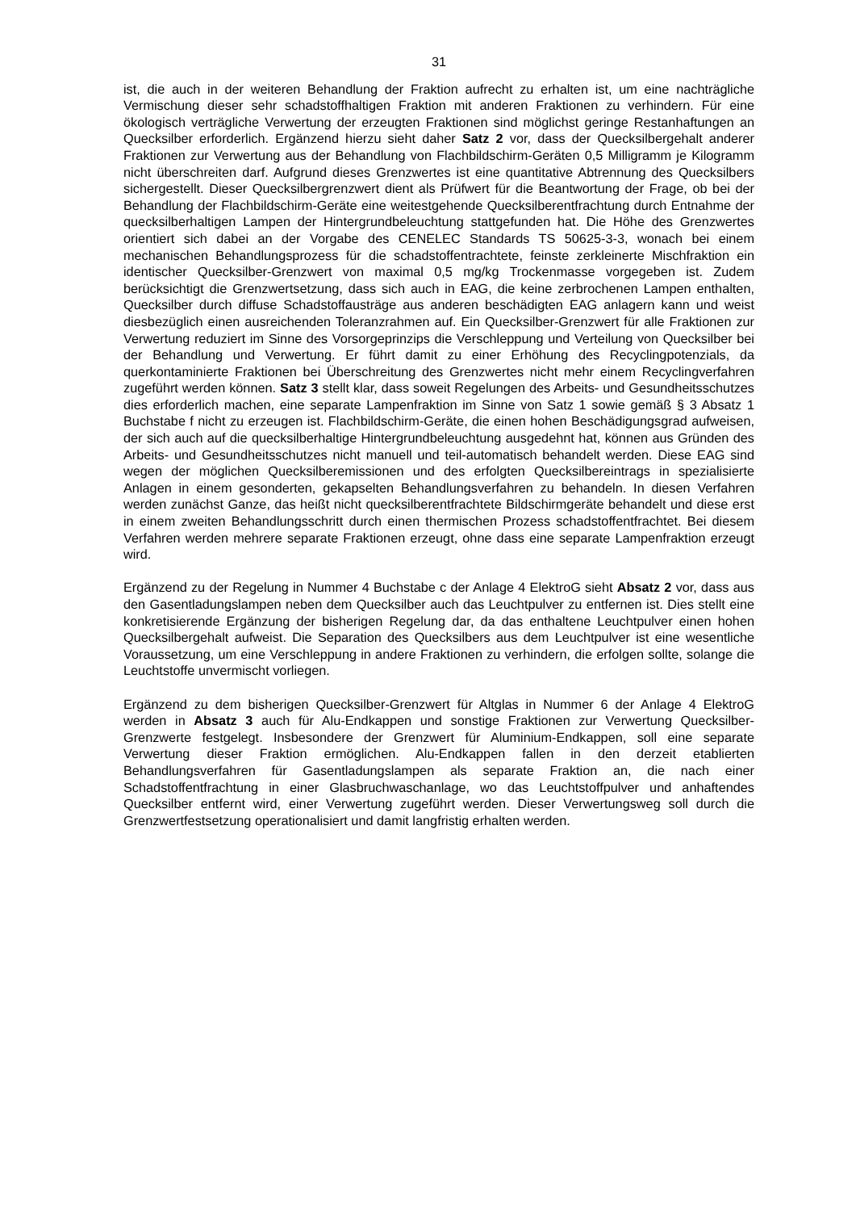31
ist, die auch in der weiteren Behandlung der Fraktion aufrecht zu erhalten ist, um eine nachträgliche Vermischung dieser sehr schadstoffhaltigen Fraktion mit anderen Fraktionen zu verhindern. Für eine ökologisch verträgliche Verwertung der erzeugten Fraktionen sind möglichst geringe Restanhaftungen an Quecksilber erforderlich. Ergänzend hierzu sieht daher Satz 2 vor, dass der Quecksilbergehalt anderer Fraktionen zur Verwertung aus der Behandlung von Flachbildschirm-Geräten 0,5 Milligramm je Kilogramm nicht überschreiten darf. Aufgrund dieses Grenzwertes ist eine quantitative Abtrennung des Quecksilbers sichergestellt. Dieser Quecksilbergrenzwert dient als Prüfwert für die Beantwortung der Frage, ob bei der Behandlung der Flachbildschirm-Geräte eine weitestgehende Quecksilberentfrachtung durch Entnahme der quecksilberhaltigen Lampen der Hintergrundbeleuchtung stattgefunden hat. Die Höhe des Grenzwertes orientiert sich dabei an der Vorgabe des CENELEC Standards TS 50625-3-3, wonach bei einem mechanischen Behandlungsprozess für die schadstoffentrachtete, feinste zerkleinerte Mischfraktion ein identischer Quecksilber-Grenzwert von maximal 0,5 mg/kg Trockenmasse vorgegeben ist. Zudem berücksichtigt die Grenzwertsetzung, dass sich auch in EAG, die keine zerbrochenen Lampen enthalten, Quecksilber durch diffuse Schadstoffausträge aus anderen beschädigten EAG anlagern kann und weist diesbezüglich einen ausreichenden Toleranzrahmen auf. Ein Quecksilber-Grenzwert für alle Fraktionen zur Verwertung reduziert im Sinne des Vorsorgeprinzips die Verschleppung und Verteilung von Quecksilber bei der Behandlung und Verwertung. Er führt damit zu einer Erhöhung des Recyclingpotenzials, da querkontaminierte Fraktionen bei Überschreitung des Grenzwertes nicht mehr einem Recyclingverfahren zugeführt werden können. Satz 3 stellt klar, dass soweit Regelungen des Arbeits- und Gesundheitsschutzes dies erforderlich machen, eine separate Lampenfraktion im Sinne von Satz 1 sowie gemäß § 3 Absatz 1 Buchstabe f nicht zu erzeugen ist. Flachbildschirm-Geräte, die einen hohen Beschädigungsgrad aufweisen, der sich auch auf die quecksilberhaltige Hintergrundbeleuchtung ausgedehnt hat, können aus Gründen des Arbeits- und Gesundheitsschutzes nicht manuell und teil-automatisch behandelt werden. Diese EAG sind wegen der möglichen Quecksilberemissionen und des erfolgten Quecksilbereintrags in spezialisierte Anlagen in einem gesonderten, gekapselten Behandlungsverfahren zu behandeln. In diesen Verfahren werden zunächst Ganze, das heißt nicht quecksilberentfrachtete Bildschirmgeräte behandelt und diese erst in einem zweiten Behandlungsschritt durch einen thermischen Prozess schadstoffentfrachtet. Bei diesem Verfahren werden mehrere separate Fraktionen erzeugt, ohne dass eine separate Lampenfraktion erzeugt wird.
Ergänzend zu der Regelung in Nummer 4 Buchstabe c der Anlage 4 ElektroG sieht Absatz 2 vor, dass aus den Gasentladungslampen neben dem Quecksilber auch das Leuchtpulver zu entfernen ist. Dies stellt eine konkretisierende Ergänzung der bisherigen Regelung dar, da das enthaltene Leuchtpulver einen hohen Quecksilbergehalt aufweist. Die Separation des Quecksilbers aus dem Leuchtpulver ist eine wesentliche Voraussetzung, um eine Verschleppung in andere Fraktionen zu verhindern, die erfolgen sollte, solange die Leuchtstoffe unvermischt vorliegen.
Ergänzend zu dem bisherigen Quecksilber-Grenzwert für Altglas in Nummer 6 der Anlage 4 ElektroG werden in Absatz 3 auch für Alu-Endkappen und sonstige Fraktionen zur Verwertung Quecksilber-Grenzwerte festgelegt. Insbesondere der Grenzwert für Aluminium-Endkappen, soll eine separate Verwertung dieser Fraktion ermöglichen. Alu-Endkappen fallen in den derzeit etablierten Behandlungsverfahren für Gasentladungslampen als separate Fraktion an, die nach einer Schadstoffentfrachtung in einer Glasbruchwaschanlage, wo das Leuchtstoffpulver und anhaftendes Quecksilber entfernt wird, einer Verwertung zugeführt werden. Dieser Verwertungsweg soll durch die Grenzwertfestsetzung operationalisiert und damit langfristig erhalten werden.